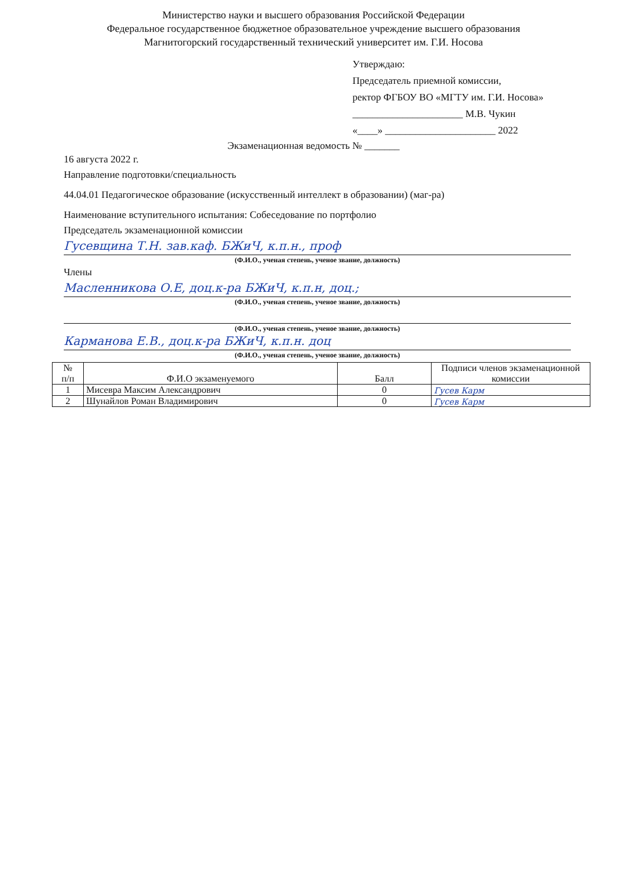Министерство науки и высшего образования Российской Федерации
Федеральное государственное бюджетное образовательное учреждение высшего образования
Магнитогорский государственный технический университет им. Г.И. Носова
Утверждаю:
Председатель приемной комиссии,
ректор ФГБОУ ВО «МГТУ им. Г.И. Носова»
______________________ М.В. Чукин
«____» ______________________ 2022
Экзаменационная ведомость № _______
16 августа 2022 г.
Направление подготовки/специальность
44.04.01 Педагогическое образование (искусственный интеллект в образовании) (маг-ра)
Наименование вступительного испытания: Собеседование по портфолио
Председатель экзаменационной комиссии
Гусевщина Т.Н. зав.каф. БЖиЧ, к.п.н., проф
(Ф.И.О., ученая степень, ученое звание, должность)
Члены
Масленникова О.Е, доц.к-ра БЖиЧ, к.п.н, доц.;
(Ф.И.О., ученая степень, ученое звание, должность)
(Ф.И.О., ученая степень, ученое звание, должность)
Карманова Е.В., доц.к-ра БЖиЧ, к.п.н. доц
(Ф.И.О., ученая степень, ученое звание, должность)
| № п/п | Ф.И.О экзаменуемого | Балл | Подписи членов экзаменационной комиссии |
| --- | --- | --- | --- |
| 1 | Мисевра Максим Александрович | 0 | Гусев Карм |
| 2 | Шунайлов Роман Владимирович | 0 | Гусев Карм |